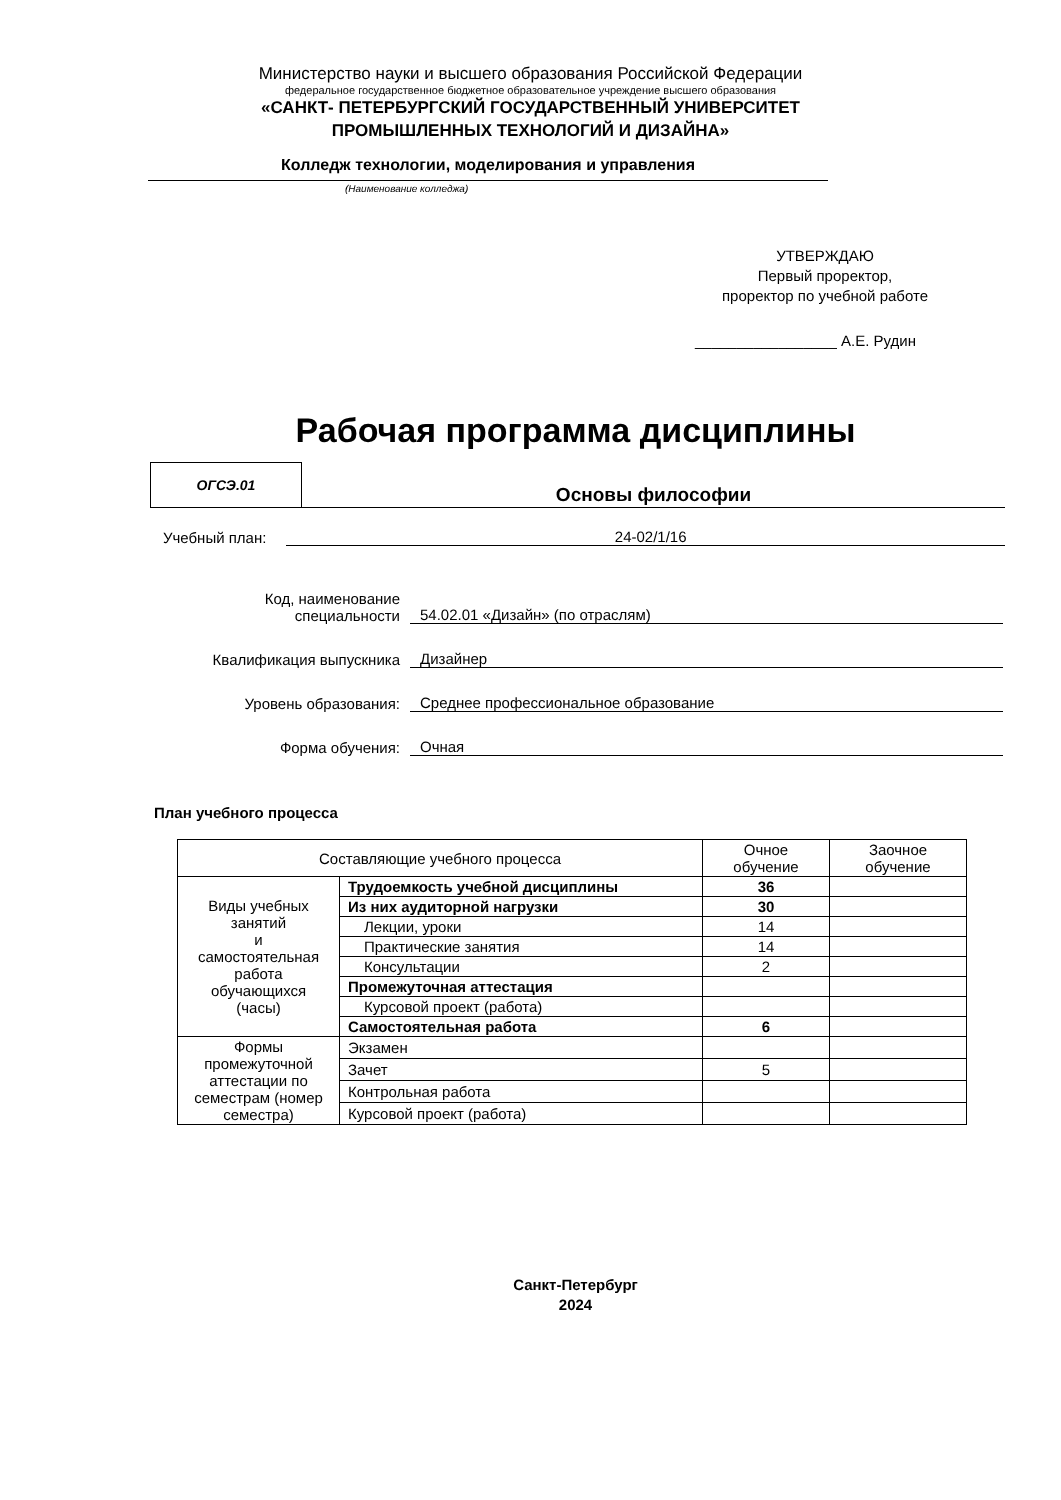Министерство науки и высшего образования Российской Федерации
федеральное государственное бюджетное образовательное учреждение высшего образования
«САНКТ- ПЕТЕРБУРГСКИЙ ГОСУДАРСТВЕННЫЙ УНИВЕРСИТЕТ
ПРОМЫШЛЕННЫХ ТЕХНОЛОГИЙ И ДИЗАЙНА»
Колледж технологии, моделирования и управления
(Наименование колледжа)
УТВЕРЖДАЮ
Первый проректор,
проректор по учебной работе
_________________ А.Е. Рудин
Рабочая программа дисциплины
ОГСЭ.01
Основы философии
Учебный план:
24-02/1/16
Код, наименование
специальности
54.02.01 «Дизайн» (по отраслям)
Квалификация выпускника
Дизайнер
Уровень образования:
Среднее профессиональное образование
Форма обучения:
Очная
План учебного процесса
| Составляющие учебного процесса | | Очное обучение | Заочное обучение |
| Виды учебных занятий и самостоятельная работа обучающихся (часы) | Трудоемкость учебной дисциплины | 36 | |
| | Из них аудиторной нагрузки | 30 | |
| | Лекции, уроки | 14 | |
| | Практические занятия | 14 | |
| | Консультации | 2 | |
| | Промежуточная аттестация | | |
| | Курсовой проект (работа) | | |
| | Самостоятельная работа | 6 | |
| Формы промежуточной аттестации по семестрам (номер семестра) | Экзамен | | |
| | Зачет | 5 | |
| | Контрольная работа | | |
| | Курсовой проект (работа) | | |
Санкт-Петербург
2024